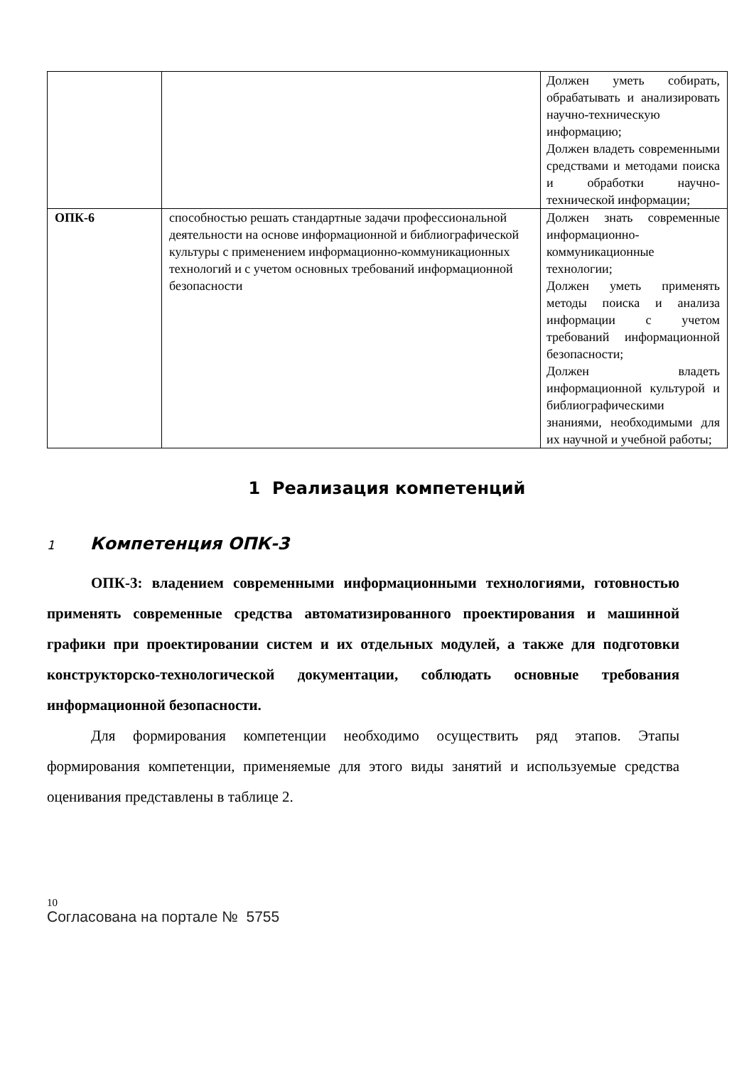| | | Должен уметь собирать, обрабатывать и анализировать научно-техническую информацию; Должен владеть современными средствами и методами поиска и обработки научно-технической информации; |
| ОПК-6 | способностью решать стандартные задачи профессиональной деятельности на основе информационной и библиографической культуры с применением информационно-коммуникационных технологий и с учетом основных требований информационной безопасности | Должен знать современные информационно-коммуникационные технологии; Должен уметь применять методы поиска и анализа информации с учетом требований информационной безопасности; Должен владеть информационной культурой и библиографическими знаниями, необходимыми для их научной и учебной работы; |
1 Реализация компетенций
1 Компетенция ОПК-3
ОПК-3: владением современными информационными технологиями, готовностью применять современные средства автоматизированного проектирования и машинной графики при проектировании систем и их отдельных модулей, а также для подготовки конструкторско-технологической документации, соблюдать основные требования информационной безопасности.
Для формирования компетенции необходимо осуществить ряд этапов. Этапы формирования компетенции, применяемые для этого виды занятий и используемые средства оценивания представлены в таблице 2.
10
Согласована на портале № 5755